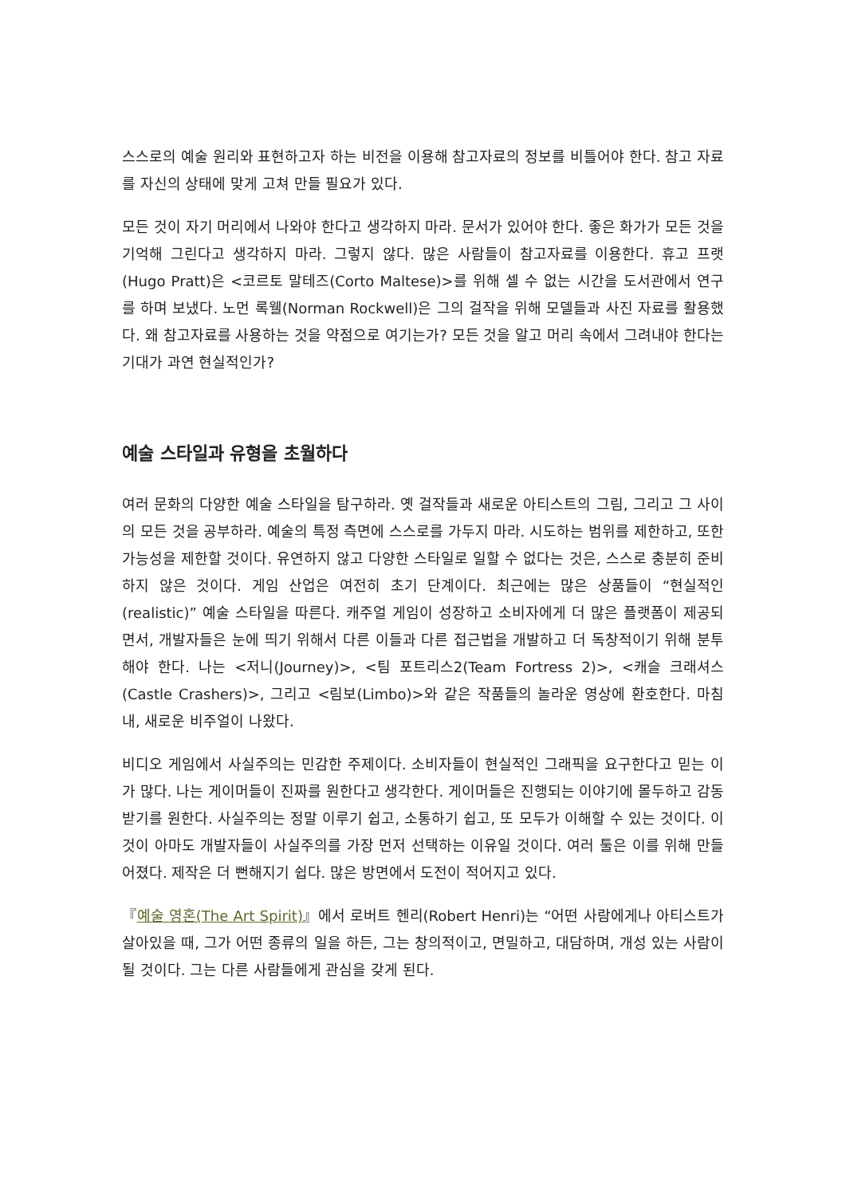스스로의 예술 원리와 표현하고자 하는 비전을 이용해 참고자료의 정보를 비틀어야 한다. 참고 자료를 자신의 상태에 맞게 고쳐 만들 필요가 있다.
모든 것이 자기 머리에서 나와야 한다고 생각하지 마라. 문서가 있어야 한다. 좋은 화가가 모든 것을 기억해 그린다고 생각하지 마라. 그렇지 않다. 많은 사람들이 참고자료를 이용한다. 휴고 프랫(Hugo Pratt)은 <코르토 말테즈(Corto Maltese)>를 위해 셀 수 없는 시간을 도서관에서 연구를 하며 보냈다. 노먼 록웰(Norman Rockwell)은 그의 걸작을 위해 모델들과 사진 자료를 활용했다. 왜 참고자료를 사용하는 것을 약점으로 여기는가? 모든 것을 알고 머리 속에서 그려내야 한다는 기대가 과연 현실적인가?
예술 스타일과 유형을 초월하다
여러 문화의 다양한 예술 스타일을 탐구하라. 옛 걸작들과 새로운 아티스트의 그림, 그리고 그 사이의 모든 것을 공부하라. 예술의 특정 측면에 스스로를 가두지 마라. 시도하는 범위를 제한하고, 또한 가능성을 제한할 것이다. 유연하지 않고 다양한 스타일로 일할 수 없다는 것은, 스스로 충분히 준비하지 않은 것이다. 게임 산업은 여전히 초기 단계이다. 최근에는 많은 상품들이 “현실적인(realistic)” 예술 스타일을 따른다. 캐주얼 게임이 성장하고 소비자에게 더 많은 플랫폼이 제공되면서, 개발자들은 눈에 띄기 위해서 다른 이들과 다른 접근법을 개발하고 더 독창적이기 위해 분투해야 한다. 나는 <저니(Journey)>, <팀 포트리스2(Team Fortress 2)>, <캐슬 크래셔스(Castle Crashers)>, 그리고 <림보(Limbo)>와 같은 작품들의 놀라운 영상에 환호한다. 마침내, 새로운 비주얼이 나왔다.
비디오 게임에서 사실주의는 민감한 주제이다. 소비자들이 현실적인 그래픽을 요구한다고 믿는 이가 많다. 나는 게이머들이 진짜를 원한다고 생각한다. 게이머들은 진행되는 이야기에 몰두하고 감동받기를 원한다. 사실주의는 정말 이루기 쉽고, 소통하기 쉽고, 또 모두가 이해할 수 있는 것이다. 이것이 아마도 개발자들이 사실주의를 가장 먼저 선택하는 이유일 것이다. 여러 툴은 이를 위해 만들어졌다. 제작은 더 뻔해지기 쉽다. 많은 방면에서 도전이 적어지고 있다.
『예술 영혼(The Art Spirit)』에서 로버트 헨리(Robert Henri)는 “어떤 사람에게나 아티스트가 살아있을 때, 그가 어떤 종류의 일을 하든, 그는 창의적이고, 면밀하고, 대담하며, 개성 있는 사람이 될 것이다. 그는 다른 사람들에게 관심을 갖게 된다.